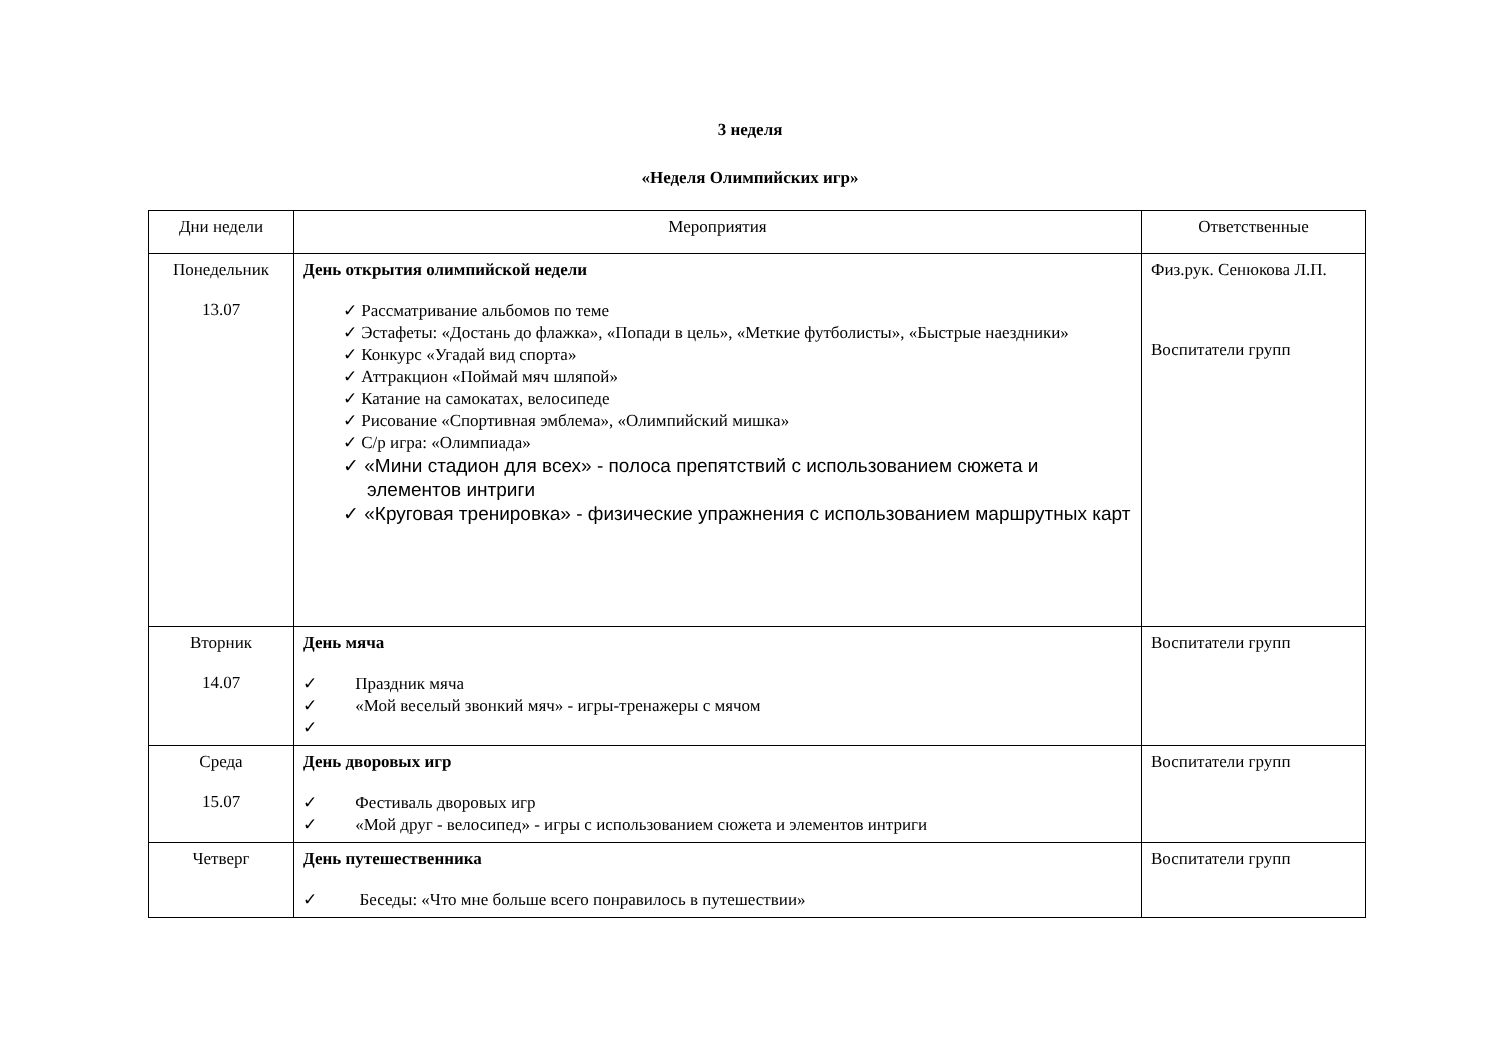3 неделя
«Неделя Олимпийских игр»
| Дни недели | Мероприятия | Ответственные |
| --- | --- | --- |
| Понедельник 13.07 | День открытия олимпийской недели ✓ Рассматривание альбомов по теме ✓ Эстафеты: «Достань до флажка», «Попади в цель», «Меткие футболисты», «Быстрые наездники» ✓ Конкурс «Угадай вид спорта» ✓ Аттракцион «Поймай мяч шляпой» ✓ Катание на самокатах, велосипеде ✓ Рисование «Спортивная эмблема», «Олимпийский мишка» ✓ С/р игра: «Олимпиада» ✓ «Мини стадион для всех» - полоса препятствий с использованием сюжета и элементов интриги ✓ «Круговая тренировка» - физические упражнения с использованием маршрутных карт | Физ.рук. Сенюкова Л.П. Воспитатели групп |
| Вторник 14.07 | День мяча ✓ Праздник мяча ✓ «Мой веселый звонкий мяч» - игры-тренажеры с мячом ✓ | Воспитатели групп |
| Среда 15.07 | День дворовых игр ✓ Фестиваль дворовых игр ✓ «Мой друг - велосипед» - игры с использованием сюжета и элементов интриги | Воспитатели групп |
| Четверг | День путешественника ✓ Беседы: «Что мне больше всего понравилось в путешествии» | Воспитатели групп |